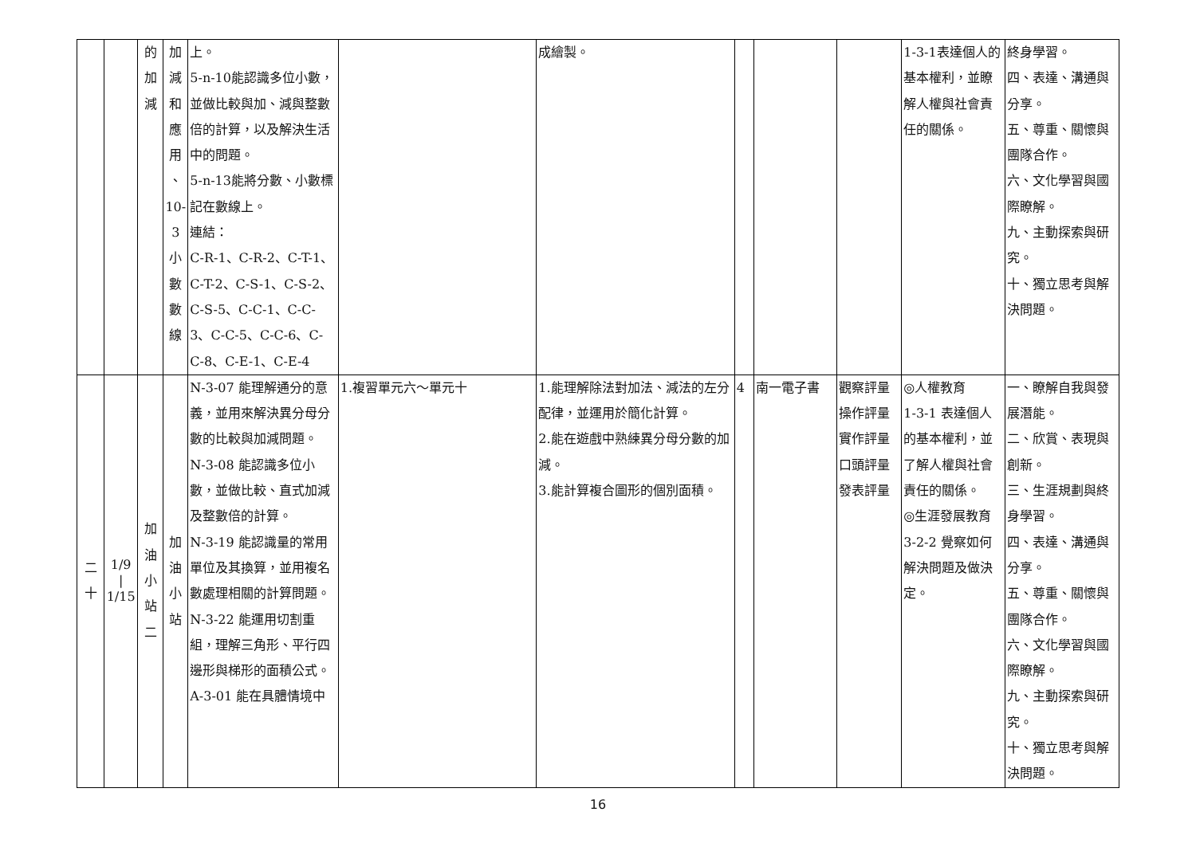| | | 的 加 減 | 加 減 和 應 用 、 10- 3 小 數 數 線 | 上。 5-n-10能認識多位小數，並做比較與加、減與整數倍的計算，以及解決生活中的問題。 5-n-13能將分數、小數標記在數線上。 連結： C-R-1、C-R-2、C-T-1、C-T-2、C-S-1、C-S-2、C-S-5、C-C-1、C-C-3、C-C-5、C-C-6、C-C-8、C-E-1、C-E-4 | | 成繪製。 | | | | 1-3-1表達個人的基本權利，並瞭解人權與社會責任的關係。 | 終身學習。 四、表達、溝通與分享。 五、尊重、關懷與團隊合作。 六、文化學習與國際瞭解。 九、主動探索與研究。 十、獨立思考與解決問題。 |
| 二 十 | 1/9 / 1/15 | 加 油 小 站 二 | 加 油 小 站 | N-3-07 能理解通分的意義，並用來解決異分母分數的比較與加減問題。 N-3-08 能認識多位小數，並做比較、直式加減及整數倍的計算。 N-3-19 能認識量的常用單位及其換算，並用複名數處理相關的計算問題。 N-3-22 能運用切割重組，理解三角形、平行四邊形與梯形的面積公式。 A-3-01 能在具體情境中 | 1.複習單元六～單元十 | 1.能理解除法對加法、減法的左分配律，並運用於簡化計算。 2.能在遊戲中熟練異分母分數的加減。 3.能計算複合圖形的個別面積。 | 4 | 南一電子書 | 觀察評量 操作評量 實作評量 口頭評量 發表評量 | ◎人權教育 1-3-1 表達個人的基本權利，並了解人權與社會責任的關係。 ◎生涯發展教育 3-2-2 覺察如何解決問題及做決定。 | 一、瞭解自我與發展潛能。 二、欣賞、表現與創新。 三、生涯規劃與終身學習。 四、表達、溝通與分享。 五、尊重、關懷與團隊合作。 六、文化學習與國際瞭解。 九、主動探索與研究。 十、獨立思考與解決問題。 |
16